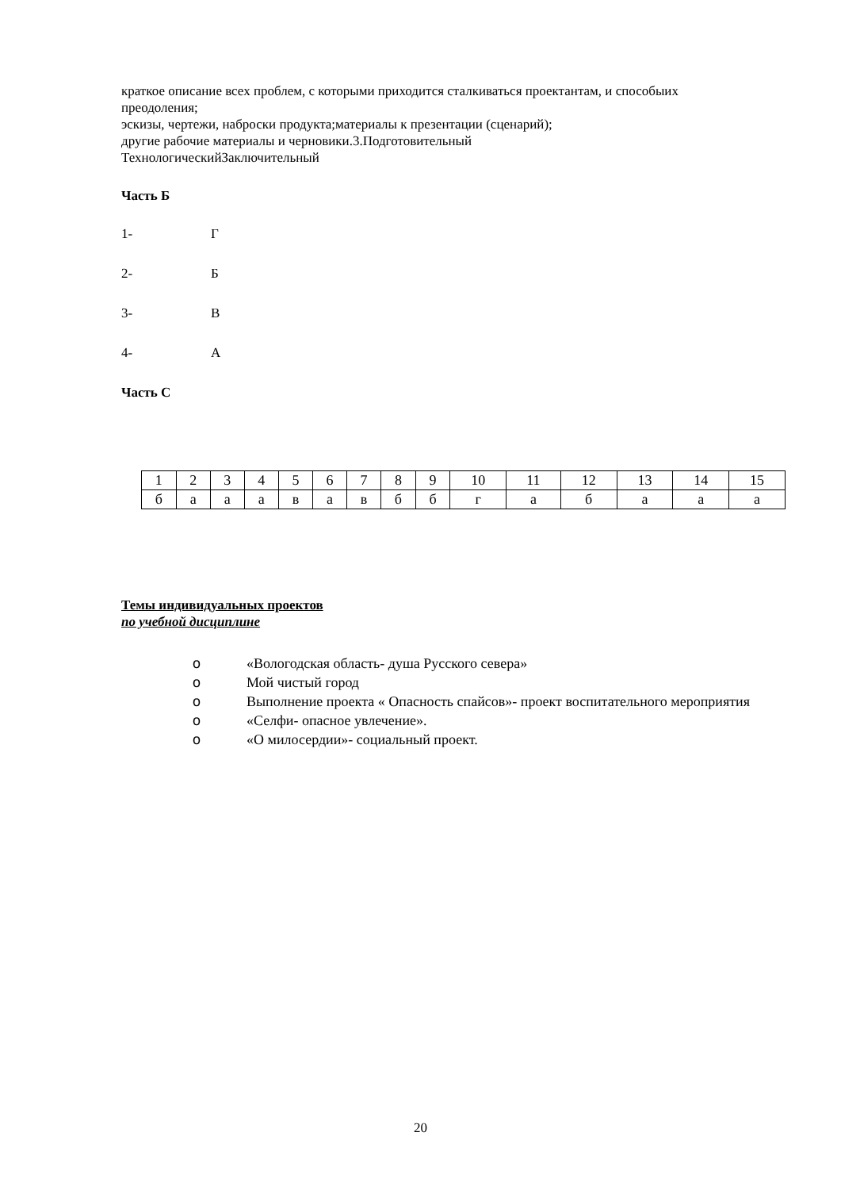краткое описание всех проблем, с которыми приходится сталкиваться проектантам, и способыих преодоления;
эскизы, чертежи, наброски продукта;материалы к презентации (сценарий);
другие рабочие материалы и черновики.3.Подготовительный
ТехнологическийЗаключительный
Часть Б
1- Г
2- Б
3- В
4- А
Часть С
| 1 | 2 | 3 | 4 | 5 | 6 | 7 | 8 | 9 | 10 | 11 | 12 | 13 | 14 | 15 |
| б | а | а | а | в | а | в | б | б | г | а | б | а | а | а |
Темы индивидуальных проектов
по учебной дисциплине
o «Вологодская область- душа Русского севера»
o Мой чистый город
o Выполнение проекта « Опасность спайсов»- проект воспитательного мероприятия
o «Селфи- опасное увлечение».
o «О милосердии»- социальный проект.
20